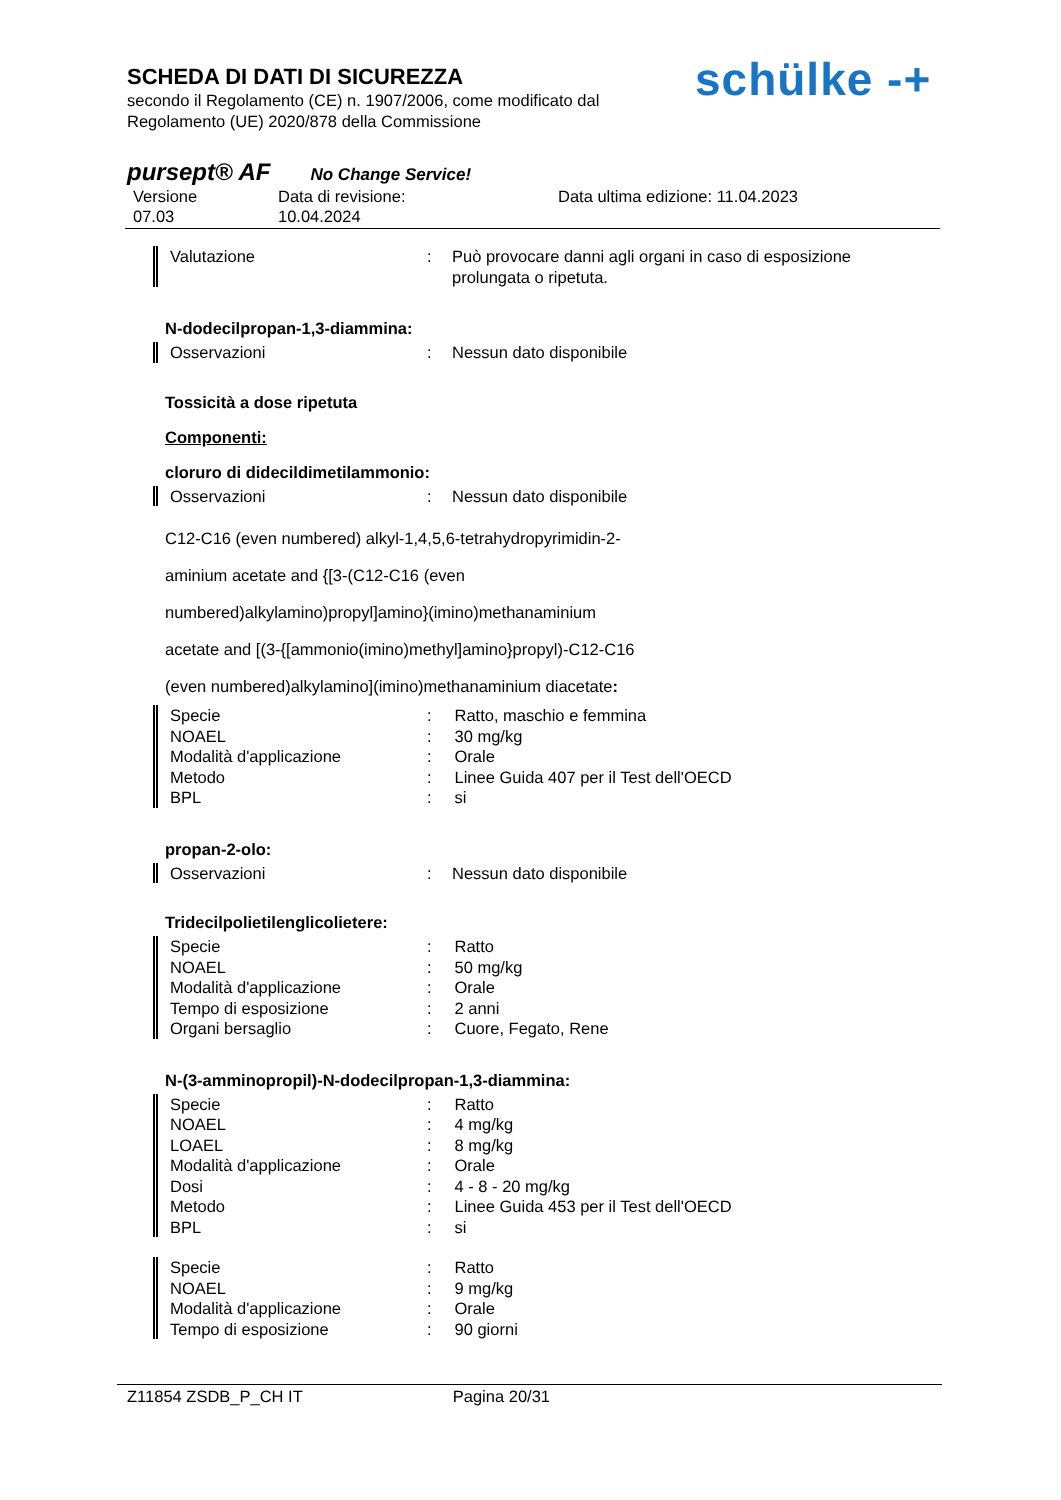SCHEDA DI DATI DI SICUREZZA
secondo il Regolamento (CE) n. 1907/2006, come modificato dal
Regolamento (UE) 2020/878 della Commissione
schülke -+
pursept® AF No Change Service!
Versione
07.03
Data di revisione:
10.04.2024
Data ultima edizione: 11.04.2023
| Valutazione | : | Può provocare danni agli organi in caso di esposizione prolungata o ripetuta. |
N-dodecilpropan-1,3-diammina:
| Osservazioni | : | Nessun dato disponibile |
Tossicità a dose ripetuta
Componenti:
cloruro di didecildimetilammonio:
| Osservazioni | : | Nessun dato disponibile |
C12-C16 (even numbered) alkyl-1,4,5,6-tetrahydropyrimidin-2-
aminium acetate and {[3-(C12-C16 (even
numbered)alkylamino)propyl]amino}(imino)methanaminium
acetate and [(3-{[ammonio(imino)methyl]amino}propyl)-C12-C16
(even numbered)alkylamino](imino)methanaminium diacetate:
| Specie | : | Ratto, maschio e femmina |
| NOAEL | : | 30 mg/kg |
| Modalità d'applicazione | : | Orale |
| Metodo | : | Linee Guida 407 per il Test dell'OECD |
| BPL | : | si |
propan-2-olo:
| Osservazioni | : | Nessun dato disponibile |
Tridecilpolietilenglicolietere:
| Specie | : | Ratto |
| NOAEL | : | 50 mg/kg |
| Modalità d'applicazione | : | Orale |
| Tempo di esposizione | : | 2 anni |
| Organi bersaglio | : | Cuore, Fegato, Rene |
N-(3-amminopropil)-N-dodecilpropan-1,3-diammina:
| Specie | : | Ratto |
| NOAEL | : | 4 mg/kg |
| LOAEL | : | 8 mg/kg |
| Modalità d'applicazione | : | Orale |
| Dosi | : | 4 - 8 - 20 mg/kg |
| Metodo | : | Linee Guida 453 per il Test dell'OECD |
| BPL | : | si |
| Specie | : | Ratto |
| NOAEL | : | 9 mg/kg |
| Modalità d'applicazione | : | Orale |
| Tempo di esposizione | : | 90 giorni |
Z11854 ZSDB_P_CH IT Pagina 20/31